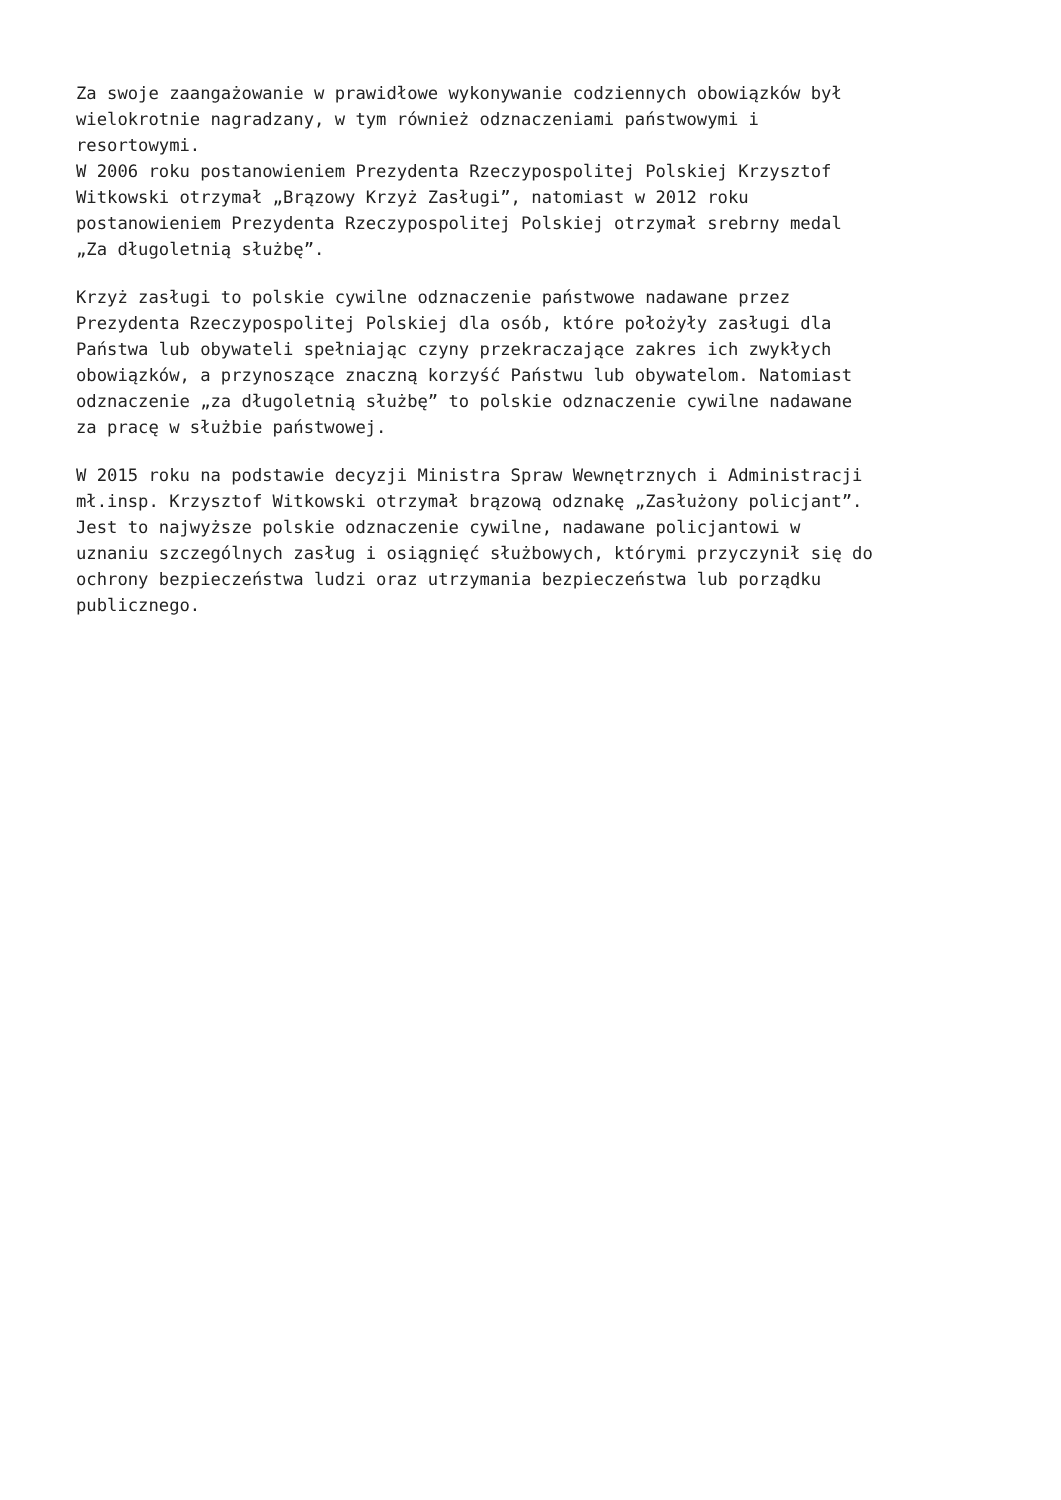Za swoje zaangażowanie w prawidłowe wykonywanie codziennych obowiązków był wielokrotnie nagradzany, w tym również odznaczeniami państwowymi i resortowymi. W 2006 roku postanowieniem Prezydenta Rzeczypospolitej Polskiej Krzysztof Witkowski otrzymał „Brązowy Krzyż Zasługi”, natomiast w 2012 roku postanowieniem Prezydenta Rzeczypospolitej Polskiej otrzymał srebrny medal „Za długoletnią służbę”.
Krzyż zasługi to polskie cywilne odznaczenie państwowe nadawane przez Prezydenta Rzeczypospolitej Polskiej dla osób, które położyły zasługi dla Państwa lub obywateli spełniając czyny przekraczające zakres ich zwykłych obowiązków, a przynoszące znaczną korzyść Państwu lub obywatelom. Natomiast odznaczenie „za długoletnią służbę” to polskie odznaczenie cywilne nadawane za pracę w służbie państwowej.
W 2015 roku na podstawie decyzji Ministra Spraw Wewnętrznych i Administracji mł.insp. Krzysztof Witkowski otrzymał brązową odznakę „Zasłużony policjant”. Jest to najwyższe polskie odznaczenie cywilne, nadawane policjantowi w uznaniu szczególnych zasług i osiągnięć służbowych, którymi przyczynił się do ochrony bezpieczeństwa ludzi oraz utrzymania bezpieczeństwa lub porządku publicznego.